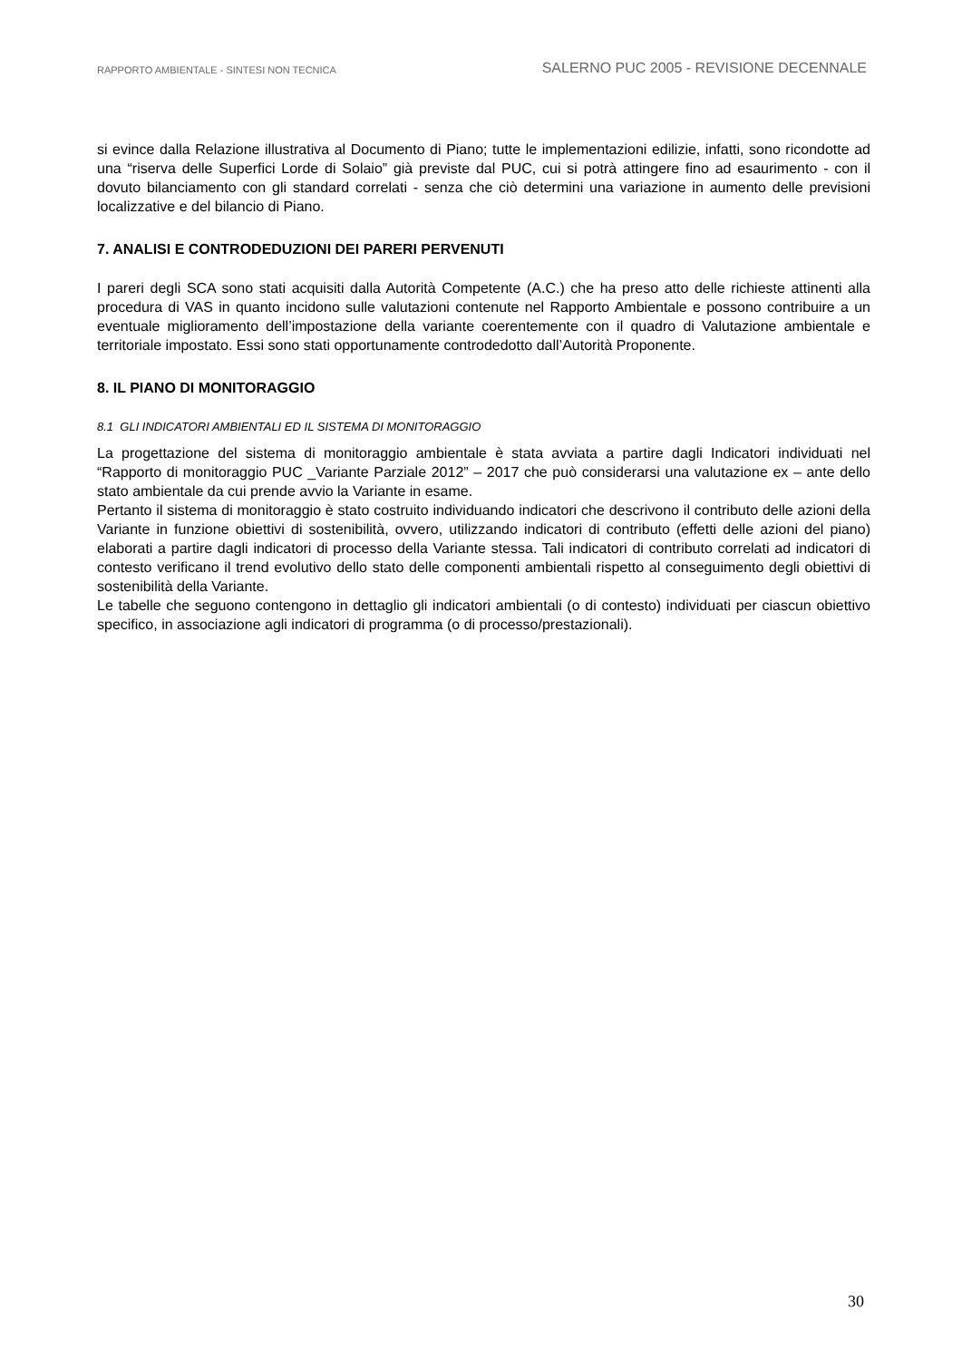RAPPORTO AMBIENTALE - SINTESI NON TECNICA SALERNO PUC 2005 - REVISIONE DECENNALE
si evince dalla Relazione illustrativa al Documento di Piano; tutte le implementazioni edilizie, infatti, sono ricondotte ad una “riserva delle Superfici Lorde di Solaio” già previste dal PUC, cui si potrà attingere fino ad esaurimento - con il dovuto bilanciamento con gli standard correlati - senza che ciò determini una variazione in aumento delle previsioni localizzative e del bilancio di Piano.
7. ANALISI E CONTRODEDUZIONI DEI PARERI PERVENUTI
I pareri degli SCA sono stati acquisiti dalla Autorità Competente (A.C.) che ha preso atto delle richieste attinenti alla procedura di VAS in quanto incidono sulle valutazioni contenute nel Rapporto Ambientale e possono contribuire a un eventuale miglioramento dell’impostazione della variante coerentemente con il quadro di Valutazione ambientale e territoriale impostato. Essi sono stati opportunamente controdedotto dall’Autorità Proponente.
8. IL PIANO DI MONITORAGGIO
8.1 GLI INDICATORI AMBIENTALI ED IL SISTEMA DI MONITORAGGIO
La progettazione del sistema di monitoraggio ambientale è stata avviata a partire dagli Indicatori individuati nel “Rapporto di monitoraggio PUC _Variante Parziale 2012” – 2017 che può considerarsi una valutazione ex – ante dello stato ambientale da cui prende avvio la Variante in esame.
Pertanto il sistema di monitoraggio è stato costruito individuando indicatori che descrivono il contributo delle azioni della Variante in funzione obiettivi di sostenibilità, ovvero, utilizzando indicatori di contributo (effetti delle azioni del piano) elaborati a partire dagli indicatori di processo della Variante stessa. Tali indicatori di contributo correlati ad indicatori di contesto verificano il trend evolutivo dello stato delle componenti ambientali rispetto al conseguimento degli obiettivi di sostenibilità della Variante.
Le tabelle che seguono contengono in dettaglio gli indicatori ambientali (o di contesto) individuati per ciascun obiettivo specifico, in associazione agli indicatori di programma (o di processo/prestazionali).
30